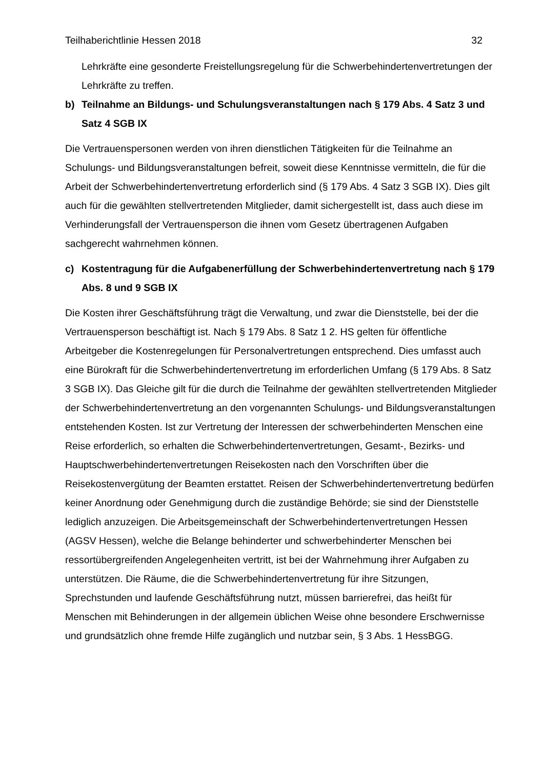Teilhaberichtlinie Hessen 2018 32
Lehrkräfte eine gesonderte Freistellungsregelung für die Schwerbehindertenvertretungen der Lehrkräfte zu treffen.
b) Teilnahme an Bildungs- und Schulungsveranstaltungen nach § 179 Abs. 4 Satz 3 und Satz 4 SGB IX
Die Vertrauenspersonen werden von ihren dienstlichen Tätigkeiten für die Teilnahme an Schulungs- und Bildungsveranstaltungen befreit, soweit diese Kenntnisse vermitteln, die für die Arbeit der Schwerbehindertenvertretung erforderlich sind (§ 179 Abs. 4 Satz 3 SGB IX). Dies gilt auch für die gewählten stellvertretenden Mitglieder, damit sichergestellt ist, dass auch diese im Verhinderungsfall der Vertrauensperson die ihnen vom Gesetz übertragenen Aufgaben sachgerecht wahrnehmen können.
c) Kostentragung für die Aufgabenerfüllung der Schwerbehindertenvertretung nach § 179 Abs. 8 und 9 SGB IX
Die Kosten ihrer Geschäftsführung trägt die Verwaltung, und zwar die Dienststelle, bei der die Vertrauensperson beschäftigt ist. Nach § 179 Abs. 8 Satz 1 2. HS gelten für öffentliche Arbeitgeber die Kostenregelungen für Personalvertretungen entsprechend. Dies umfasst auch eine Bürokraft für die Schwerbehindertenvertretung im erforderlichen Umfang (§ 179 Abs. 8 Satz 3 SGB IX). Das Gleiche gilt für die durch die Teilnahme der gewählten stellvertretenden Mitglieder der Schwerbehindertenvertretung an den vorgenannten Schulungs- und Bildungsveranstaltungen entstehenden Kosten. Ist zur Vertretung der Interessen der schwerbehinderten Menschen eine Reise erforderlich, so erhalten die Schwerbehindertenvertretungen, Gesamt-, Bezirks- und Hauptschwerbehindertenvertretungen Reisekosten nach den Vorschriften über die Reisekostenvergütung der Beamten erstattet. Reisen der Schwerbehindertenvertretung bedürfen keiner Anordnung oder Genehmigung durch die zuständige Behörde; sie sind der Dienststelle lediglich anzuzeigen. Die Arbeitsgemeinschaft der Schwerbehindertenvertretungen Hessen (AGSV Hessen), welche die Belange behinderter und schwerbehinderter Menschen bei ressortübergreifenden Angelegenheiten vertritt, ist bei der Wahrnehmung ihrer Aufgaben zu unterstützen. Die Räume, die die Schwerbehindertenvertretung für ihre Sitzungen, Sprechstunden und laufende Geschäftsführung nutzt, müssen barrierefrei, das heißt für Menschen mit Behinderungen in der allgemein üblichen Weise ohne besondere Erschwernisse und grundsätzlich ohne fremde Hilfe zugänglich und nutzbar sein, § 3 Abs. 1 HessBGG.